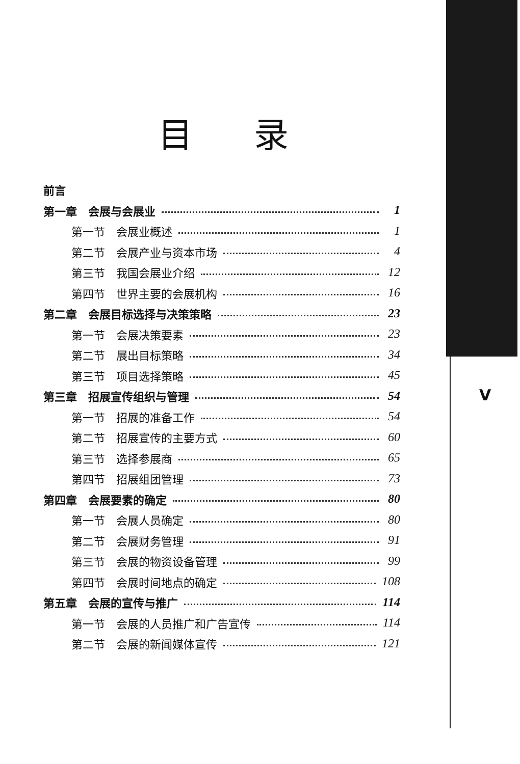V
目录
前言
第一章　会展与会展业 1
第一节　会展业概述 1
第二节　会展产业与资本市场 4
第三节　我国会展业介绍 12
第四节　世界主要的会展机构 16
第二章　会展目标选择与决策策略 23
第一节　会展决策要素 23
第二节　展出目标策略 34
第三节　项目选择策略 45
第三章　招展宣传组织与管理 54
第一节　招展的准备工作 54
第二节　招展宣传的主要方式 60
第三节　选择参展商 65
第四节　招展组团管理 73
第四章　会展要素的确定 80
第一节　会展人员确定 80
第二节　会展财务管理 91
第三节　会展的物资设备管理 99
第四节　会展时间地点的确定 108
第五章　会展的宣传与推广 114
第一节　会展的人员推广和广告宣传 114
第二节　会展的新闻媒体宣传 121